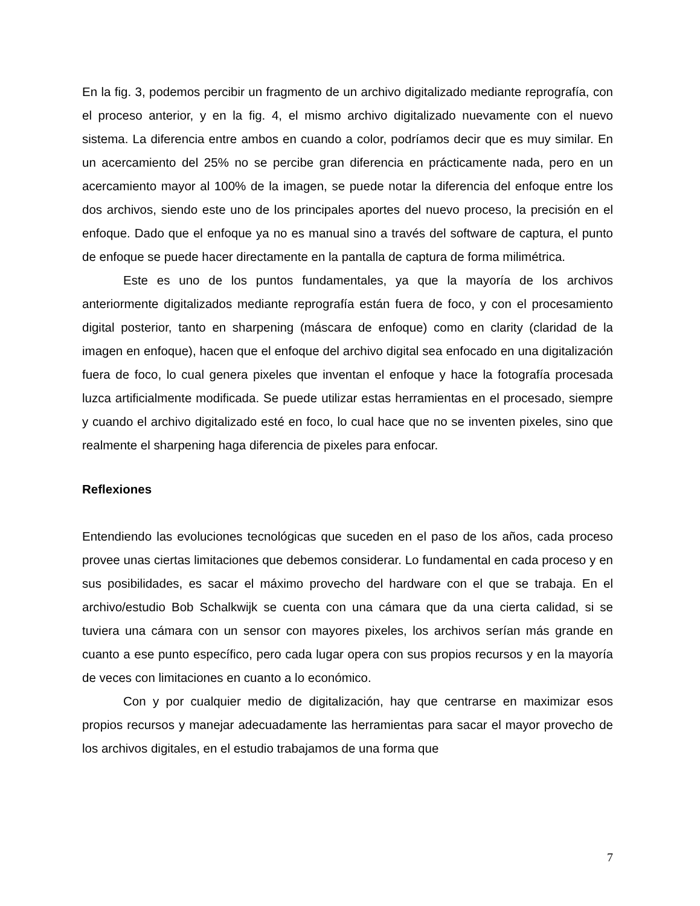En la fig. 3, podemos percibir un fragmento de un archivo digitalizado mediante reprografía, con el proceso anterior, y en la fig. 4, el mismo archivo digitalizado nuevamente con el nuevo sistema. La diferencia entre ambos en cuando a color, podríamos decir que es muy similar. En un acercamiento del 25% no se percibe gran diferencia en prácticamente nada, pero en un acercamiento mayor al 100% de la imagen, se puede notar la diferencia del enfoque entre los dos archivos, siendo este uno de los principales aportes del nuevo proceso, la precisión en el enfoque. Dado que el enfoque ya no es manual sino a través del software de captura, el punto de enfoque se puede hacer directamente en la pantalla de captura de forma milimétrica.
Este es uno de los puntos fundamentales, ya que la mayoría de los archivos anteriormente digitalizados mediante reprografía están fuera de foco, y con el procesamiento digital posterior, tanto en sharpening (máscara de enfoque) como en clarity (claridad de la imagen en enfoque), hacen que el enfoque del archivo digital sea enfocado en una digitalización fuera de foco, lo cual genera pixeles que inventan el enfoque y hace la fotografía procesada luzca artificialmente modificada. Se puede utilizar estas herramientas en el procesado, siempre y cuando el archivo digitalizado esté en foco, lo cual hace que no se inventen pixeles, sino que realmente el sharpening haga diferencia de pixeles para enfocar.
Reflexiones
Entendiendo las evoluciones tecnológicas que suceden en el paso de los años, cada proceso provee unas ciertas limitaciones que debemos considerar. Lo fundamental en cada proceso y en sus posibilidades, es sacar el máximo provecho del hardware con el que se trabaja. En el archivo/estudio Bob Schalkwijk se cuenta con una cámara que da una cierta calidad, si se tuviera una cámara con un sensor con mayores pixeles, los archivos serían más grande en cuanto a ese punto específico, pero cada lugar opera con sus propios recursos y en la mayoría de veces con limitaciones en cuanto a lo económico.
Con y por cualquier medio de digitalización, hay que centrarse en maximizar esos propios recursos y manejar adecuadamente las herramientas para sacar el mayor provecho de los archivos digitales, en el estudio trabajamos de una forma que
7